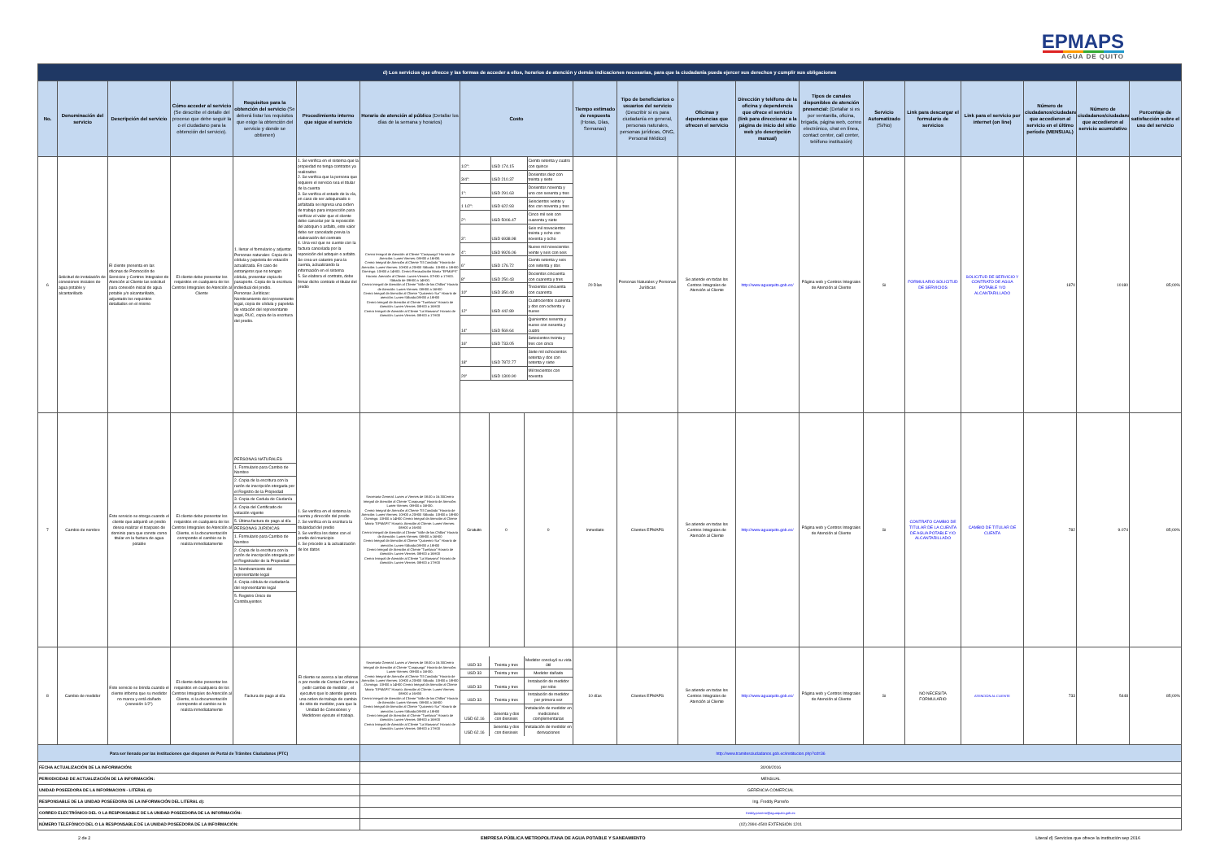EPMAPS
AGUA DE QUITO
| d) Los servicios que ofrecce y las formas de acceder a ellos, horarios de atención y demás indicaciones necesarias, para que la ciudadanía pueda ejercer sus derechos y cumplir sus obligaciones | | | | | | | | | | | | | | | | | | |
| --- | --- | --- | --- | --- | --- | --- | --- | --- | --- | --- | --- | --- | --- | --- | --- | --- | --- | --- |
| No. | Denominación del servicio | Descripción del servicio | Cómo acceder al servicio (Se describe el detalle del proceso que debe seguir la o el ciudadano para la obtención del servicio). | Requisitos para la obtención del servicio (Se deberá listar los requisitos que exige la obtención del servicio y donde se obtienen) | Procedimiento interno que sigue el servicio | Horario de atención al público (Detallar los días de la semana y horarios) | Costo | Tiempo estimado de respuesta (Horas, Días, Semanas) | Tipo de beneficiarios o usuarios del servicio (Describir si es para ciudadanía en general, personas naturales, personas jurídicas, ONG, Personal Médico) | Oficinas y dependencias que ofrecen el servicio | Dirección y teléfono de la oficina y dependencia que ofrece el servicio (link para direccionar a la página de inicio del sitio web y/o descripción manual) | Tipos de canales disponibles de atención presencial: (Detallar si es por ventanilla, oficina, brigada, página web, correo electrónico, chat en línea, contact center, call center, teléfono institución) | Servicio Automatizado (Si/No) | Link para descargar el formulario de servicios | Link para el servicio por internet (on line) | Número de ciudadanos/ciudadanas que accedieron al servicio en el último período (MENSUAL) | Número de ciudadanos/ciudadanas que accedieron al servicio acumulativo | Porcentaje de satisfacción sobre el uso del servicio |
| 6 | Solicitud de instalación de conexiones iniciales de agua potable y alcantarillado | El cliente presenta en las oficinas de Promoción de Servicios y Centros Integrales de Atención al Cliente las soilcitud para conexión inicial de agua potable y/o alcantarillado, adjuntado los requisitos detallados en el mismo | El cliente debe presentar los requisitos en cualquiera de los Centros Integrales de Atención al Cliente | 1. llenar el formulario y adjuntar. Personas naturales: Copia de la cédula y papeleta de votación actualizada. En caso de extranjeros que no tengan cédula, presentar copia de pasaporte. Copia de la escritura individual del predio. Personas Jurídicas: Nombramiento del representante legal, copia de cédula y papeleta de votación del representante legal, RUC, copia de la escritura del predio. | 1. Se verifica en el sistema que la propiedad no tenga contratos ya realizados 2. Se verifica que la persona que requiere el servicio sea el titular de la cuenta 3. Se verifica el estado de la vía, en caso de ser adoquinado o asfaltada se ingresa una orden de trabajo para inspección para verificar el valor que el cliente debe cancelar por la reposición del adoquin o asfalto, este valor debe ser cancelado previa la elaboración del contrato 4. Una vez que se cuente con la factura cancelada por la reposición del adoquin o asfalto. Se crea un catastro para la cuenta, actualizando la información en el sistema 5. Se elabora el contrato, debe firmar dicho contrato el titular del predio | Centro Integral de Atención al Cliente "Carapungo" Horario de Atención: Lunes-Viernes: 08H00 a 16H30. Centro Integral de Atención al Cliente "El Condado "Horario de Atención: Lunes-Viernes: 10H00 a 20H00 Sábado: 10H00 a 18H00 Domingo: 10H00 a 14H00. Centro Recaudación Matriz "EPMAPS" Horario: Atención al Cliente: Lunes-Viernes: 07H30 a 17H00. Sábado de 09H00 a 14H00. Centro Integral de Atención al Cliente "Valle de los Chillos" Horario de Atención: Lunes-Viernes: 08H00 a 16H00 Centro Integral de Atención al Cliente "Quicentro Sur" Horario de atención: Lunes-Sábado:08H30 a 18H00 Centro Integral de Atención al Cliente "Tumbaco" Horario de Atención: Lunes-Viernes: 08H00 a 16H00 Centro Integral de Atención al Cliente "La Manzana" Horario de Atención: Lunes-Viernes: 08H00 a 17H00 | / 1/2": / USD 174.15 / Ciento setenta y cuatro con quince / / 3/4": / USD 210.37 / Dosientos diez con treinta y siete / / 1": / USD 291.63 / Dosientos noventa y uno con sesenta y tres / / 1 1/2": / USD 622.93 / Seiscientos veinte y dos con noventa y tres / / 2": / USD 5006.47 / Cinco mil seis con cuarenta y siete / / 3": / USD 6938.98 / Seis mil novecientos treinta y ocho con noventa y ocho / / 4": / USD 9926.06 / Nueve mil novecientos veinte y seis con seis / / 6" / USD 176.72 / Ciento setenta y seis con setenta y dos / / 8" / USD 250.43 / Docientos cincuenta con cuarenta y tres / / 10" / USD 350.40 / Trecientos cincuenta con cuarenta / / 12" / USD 442.89 / Cuatrocientos cuarenta y dos con ochenta y nueve / / 14" / USD 569.64 / Quinientos sesenta y nueve con sesenta y cuatro / / 16" / USD 733.05 / Setecientos treinta y tres con cinco / / 18" / USD 7872.77 / Siete mil ochocientos setenta y dos con setenta y siete / / 20" / USD 1300.90 / Mil trecientos con noventa / | 20 Días | Personas Naturales y Personas Jurídicas | Se atiende en todas los Centros Integrales de Atención al Cliente | http://www.aguaquito.gob.ec/ | Página web y Centros Integrales de Atención al Cliente | Si | FORMULARIO SOLICITUD DE SERVICIOS | SOLICITUD DE SERVICIO Y CONTRATO DE AGUA POTABLE Y/O ALCANTARILLADO | 1870 | 10180 | 85;00% |
| 7 | Cambio de nombre | Este servicio se otorga cuando el cliente que adquirió un predio desea realizar el traspaso de dominio para que conste como titular en la factura de agua potable | El cliente debe presentar los requisitos en cualquiera de los Centros Integrales de Atención al Cliente, si la documentación corrsponde el cambio se lo realiza inmediatamente | / PERSONAS NATURALES / / 1. Formulario para Cambio de Nombre / / 2. Copia de la escritura con la razón de inscripción otorgada por el Registro de la Propiedad / / 3. Copia de Cedula de Ciudanía / / 4. Copia del Certificado de votación vigente / / 5. Última factura de pago al día / / PERSONAS JURIDICAS / / 1. Formulario para Cambio de Nombre / / 2. Copia de la escritura con la razón de inscripción otorgada por el Registrador de la Propiedad / / 3. Nombramiento del representante legal / / 4. Copia cédula de ciudadanía del representante legal / / 5. Registro Único de Contribuyentes / | 1. Se verifica en el sistema la cuenta y dirección del predio 2. Se verifica en la escritura la titularidad del predio 3. Se verifica los datos con el predio del municipio 4. Se procede a la actualización de los datos | Secretaria General: Lunes a Viernes de 08:00 a 16:30Centro Integral de Atención al Cliente "Carapungo" Horario de Atención: Lunes-Viernes: 08H00 a 16H30. Centro Integral de Atención al Cliente "El Condado "Horario de Atención: Lunes-Viernes: 10H00 a 20H00 Sábado: 10H00 a 18H00 . Domingo: 10H00 a 14H00 Centro Integral de Atención al Cliente Matriz "EPMAPS" Horario: Atención al Cliente: Lunes-Viernes: 08H00 a 16H30 Centro Integral de Atención al Cliente "Valle de los Chillos" Horario de Atención: Lunes-Viernes: 08H00 a 16H00 Centro Integral de Atención al Cliente "Quicentro Sur" Horario de atención: Lunes-Sábado:08H30 a 18H00 Centro Integral de Atención al Cliente "Tumbaco" Horario de Atención: Lunes-Viernes: 08H00 a 16H00 Centro Integral de Atención al Cliente "La Manzana" Horario de Atención: Lunes-Viernes: 08H00 a 17H00 | / Gratuito / 0 / 0 / | Inmediato | Clientes EPMAPS | Se atiende en todas los Centros Integrales de Atención al Cliente | http://www.aguaquito.gob.ec/ | Página web y Centros Integrales de Atención al Cliente | Si | CONTRATO CAMBIO DE TITULAR DE LA CUENTA DE AGUA POTABLE Y/O ALCANTARILLADO | CAMBIO DE TITULAR DE CUENTA | 782 | 9.074 | 85;00% |
| 8 | Cambio de medidor | Este servicio se brinda cuando el cliente informa que su medidor no marca y está dañado (conexión 1/2") | El cliente debe presentar los requisitos en cualquiera de los Centros Integrales de Atención al Cliente, si la documentación corrsponde el cambio se lo realiza inmediatamente | Factura de pago al día | El cliente se acerca a las oficinas o por medio de Contact Center a pedir cambio de medidor , el ejecutivo que lo atiende genera una orden de trabajo de cambio de sitio de medidor, para que la Unidad de Conexiones y Medidores ejecute el trabajo. | Secretaria General: Lunes a Viernes de 08:00 a 16:30Centro Integral de Atención al Cliente "Carapungo" Horario de Atención: Lunes-Viernes: 08H00 a 16H30. Centro Integral de Atención al Cliente "El Condado "Horario de Atención: Lunes-Viernes: 10H00 a 20H00 Sábado: 10H00 a 18H00 . Domingo: 10H00 a 14H00 Centro Integral de Atención al Cliente Matriz "EPMAPS" Horario: Atención al Cliente: Lunes-Viernes: 08H00 a 16H30 Centro Integral de Atención al Cliente "Valle de los Chillos" Horario de Atención: Lunes-Viernes: 08H00 a 16H00 Centro Integral de Atención al Cliente "Quicentro Sur" Horario de atención: Lunes-Sábado:08H30 a 18H00 Centro Integral de Atención al Cliente "Tumbaco" Horario de Atención: Lunes-Viernes: 08H00 a 16H00 Centro Integral de Atención al Cliente "La Manzana" Horario de Atención: Lunes-Viernes: 08H00 a 17H00 | / USD 33 / Treinta y tres / Medidor concluyó su vida útil / / USD 33 / Treinta y tres / Medidor dañado / / USD 33 / Treinta y tres / Instalación de medidor por robo / / USD 33 / Treinta y tres / Instalación de medidor por primera vez / / USD 62.16 / Sesenta y dos con diesiseis / Instalación de medidor en mediciones complementarias / / USD 62.16 / Sesenta y dos con diesiseis / Instalación de medidor en derivaciones / | 10 días | Clientes EPMAPS | Se atiende en todas los Centros Integrales de Atención al Cliente | http://www.aguaquito.gob.ec/ | Página web y Centros Integrales de Atención al Cliente | Si | NO NECESITA FORMULARIO | ATENCIÓN AL CLIENTE | 733 | 5448 | 85;00% |
| Para ser llenado por las instituciones que disponen de Portal de Trámites Ciudadanos (PTC) | | | | | | http://www.tramitesciudadanos.gob.ec/institucion.php?cd=36 | | | | | | | | | | | | |
| FECHA ACTUALIZACIÓN DE LA INFORMACIÓN: | | | | | | 30/09/2016 | | | | | | | | | | | | |
| PERIODICIDAD DE ACTUALIZACIÓN DE LA INFORMACIÓN: | | | | | | MENSUAL | | | | | | | | | | | | |
| UNIDAD POSEEDORA DE LA INFORMACION - LITERAL d): | | | | | | GERENCIA COMERCIAL | | | | | | | | | | | | |
| RESPONSABLE DE LA UNIDAD POSEEDORA DE LA INFORMACIÓN DEL LITERAL d): | | | | | | Ing. Freddy Parreño | | | | | | | | | | | | |
| CORREO ELECTRÓNICO DEL O LA RESPONSABLE DE LA UNIDAD POSEEDORA DE LA INFORMACIÓN: | | | | | | freddy.parreno@aguaquito.gob.ec | | | | | | | | | | | | |
| NÚMERO TELEFÓNICO DEL O LA RESPONSABLE DE LA UNIDAD POSEEDORA DE LA INFORMACIÓN: | | | | | | (02) 2994-4500 EXTENSIÓN 1201 | | | | | | | | | | | | |
2 de 2 EMPRESA PÚBLICA METROPOLITANA DE AGUA POTABLE Y SANEAMIENTO Literal d) Servicios que ofrece la institución sep 2016